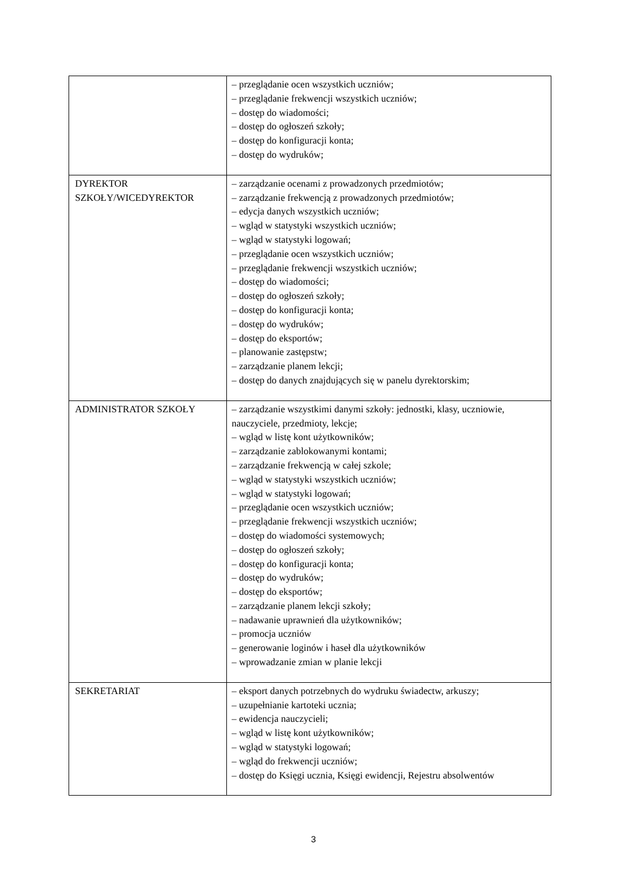| | – przeglądanie ocen wszystkich uczniów; – przeglądanie frekwencji wszystkich uczniów; – dostęp do wiadomości; – dostęp do ogłoszeń szkoły; – dostęp do konfiguracji konta; – dostęp do wydruków; |
| DYREKTOR SZKOŁY/WICEDYREKTOR | – zarządzanie ocenami z prowadzonych przedmiotów; – zarządzanie frekwencją z prowadzonych przedmiotów; – edycja danych wszystkich uczniów; – wgląd w statystyki wszystkich uczniów; – wgląd w statystyki logowań; – przeglądanie ocen wszystkich uczniów; – przeglądanie frekwencji wszystkich uczniów; – dostęp do wiadomości; – dostęp do ogłoszeń szkoły; – dostęp do konfiguracji konta; – dostęp do wydruków; – dostęp do eksportów; – planowanie zastępstw; – zarządzanie planem lekcji; – dostęp do danych znajdujących się w panelu dyrektorskim; |
| ADMINISTRATOR SZKOŁY | – zarządzanie wszystkimi danymi szkoły: jednostki, klasy, uczniowie, nauczyciele, przedmioty, lekcje; – wgląd w listę kont użytkowników; – zarządzanie zablokowanymi kontami; – zarządzanie frekwencją w całej szkole; – wgląd w statystyki wszystkich uczniów; – wgląd w statystyki logowań; – przeglądanie ocen wszystkich uczniów; – przeglądanie frekwencji wszystkich uczniów; – dostęp do wiadomości systemowych; – dostęp do ogłoszeń szkoły; – dostęp do konfiguracji konta; – dostęp do wydruków; – dostęp do eksportów; – zarządzanie planem lekcji szkoły; – nadawanie uprawnień dla użytkowników; – promocja uczniów – generowanie loginów i haseł dla użytkowników – wprowadzanie zmian w planie lekcji |
| SEKRETARIAT | – eksport danych potrzebnych do wydruku świadectw, arkuszy; – uzupełnianie kartoteki ucznia; – ewidencja nauczycieli; – wgląd w listę kont użytkowników; – wgląd w statystyki logowań; – wgląd do frekwencji uczniów; – dostęp do Księgi ucznia, Księgi ewidencji, Rejestru absolwentów |
3